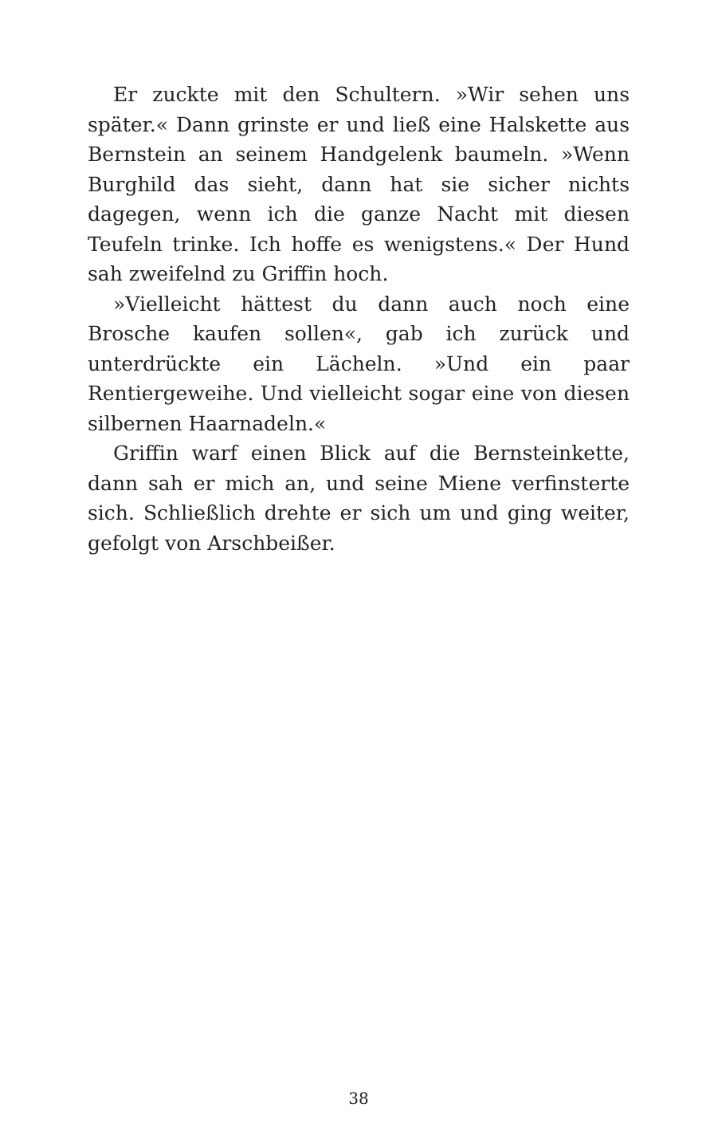Er zuckte mit den Schultern. »Wir sehen uns später.« Dann grinste er und ließ eine Halskette aus Bernstein an seinem Handgelenk baumeln. »Wenn Burghild das sieht, dann hat sie sicher nichts dagegen, wenn ich die ganze Nacht mit diesen Teufeln trinke. Ich hoffe es wenigstens.« Der Hund sah zweifelnd zu Griffin hoch.
»Vielleicht hättest du dann auch noch eine Brosche kaufen sollen«, gab ich zurück und unterdrückte ein Lächeln. »Und ein paar Rentiergeweihe. Und vielleicht sogar eine von diesen silbernen Haarnadeln.«
Griffin warf einen Blick auf die Bernsteinkette, dann sah er mich an, und seine Miene verfinsterte sich. Schließlich drehte er sich um und ging weiter, gefolgt von Arschbeißer.
38